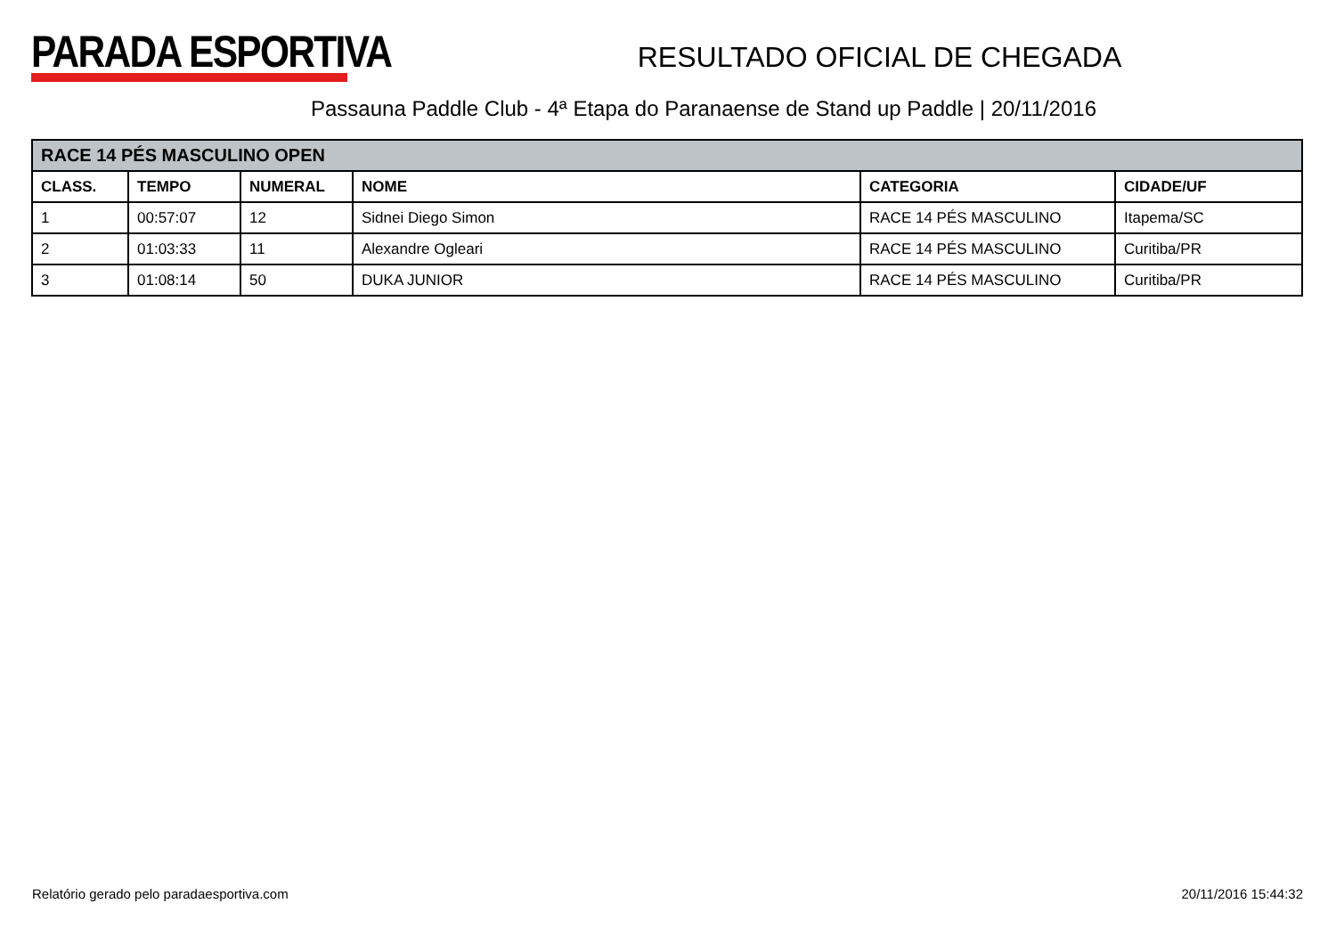PARADA ESPORTIVA
RESULTADO OFICIAL DE CHEGADA
Passauna Paddle Club - 4ª Etapa do Paranaense de Stand up Paddle | 20/11/2016
| RACE 14 PÉS MASCULINO OPEN | | | | | |
| --- | --- | --- | --- | --- | --- |
| CLASS. | TEMPO | NUMERAL | NOME | CATEGORIA | CIDADE/UF |
| 1 | 00:57:07 | 12 | Sidnei Diego Simon | RACE 14 PÉS MASCULINO | Itapema/SC |
| 2 | 01:03:33 | 11 | Alexandre Ogleari | RACE 14 PÉS MASCULINO | Curitiba/PR |
| 3 | 01:08:14 | 50 | DUKA JUNIOR | RACE 14 PÉS MASCULINO | Curitiba/PR |
Relatório gerado pelo paradaesportiva.com 20/11/2016 15:44:32